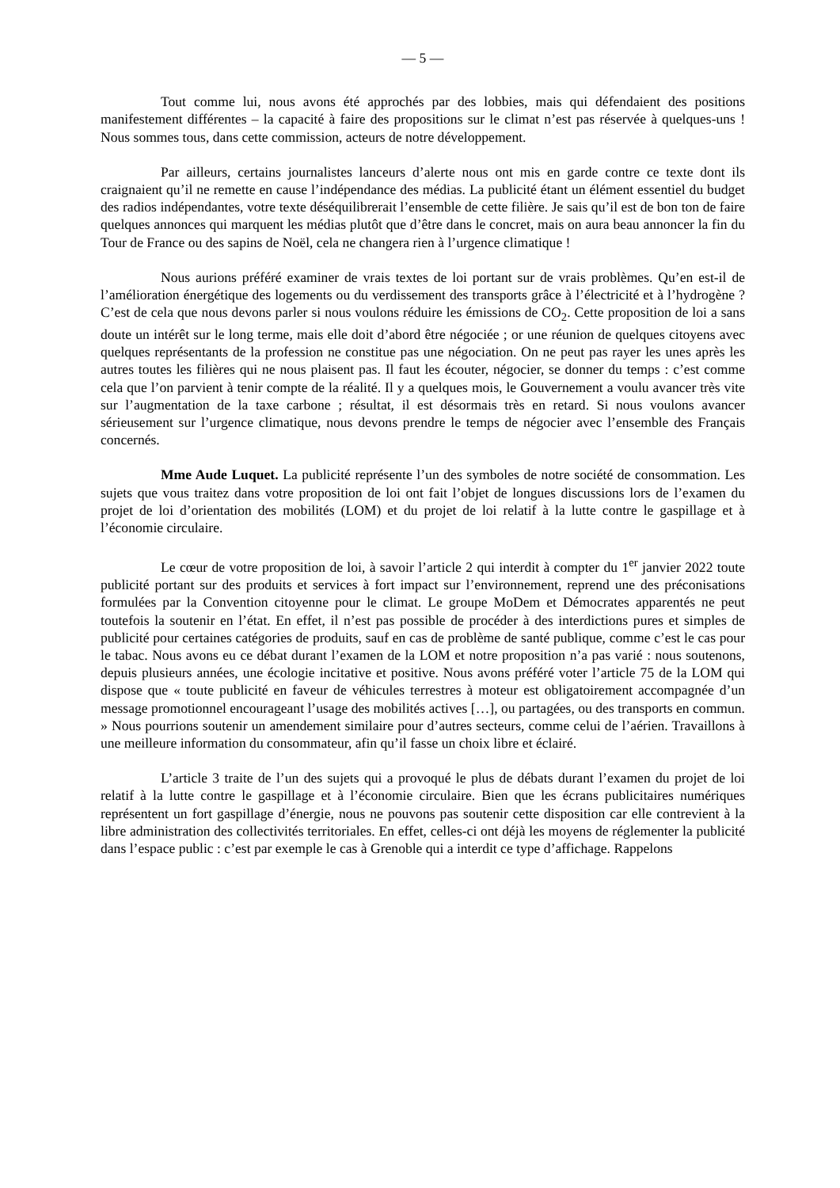— 5 —
Tout comme lui, nous avons été approchés par des lobbies, mais qui défendaient des positions manifestement différentes – la capacité à faire des propositions sur le climat n’est pas réservée à quelques-uns ! Nous sommes tous, dans cette commission, acteurs de notre développement.
Par ailleurs, certains journalistes lanceurs d’alerte nous ont mis en garde contre ce texte dont ils craignaient qu’il ne remette en cause l’indépendance des médias. La publicité étant un élément essentiel du budget des radios indépendantes, votre texte déséquilibrerait l’ensemble de cette filière. Je sais qu’il est de bon ton de faire quelques annonces qui marquent les médias plutôt que d’être dans le concret, mais on aura beau annoncer la fin du Tour de France ou des sapins de Noël, cela ne changera rien à l’urgence climatique !
Nous aurions préféré examiner de vrais textes de loi portant sur de vrais problèmes. Qu’en est-il de l’amélioration énergétique des logements ou du verdissement des transports grâce à l’électricité et à l’hydrogène ? C’est de cela que nous devons parler si nous voulons réduire les émissions de CO<sub>2</sub>. Cette proposition de loi a sans doute un intérêt sur le long terme, mais elle doit d’abord être négociée ; or une réunion de quelques citoyens avec quelques représentants de la profession ne constitue pas une négociation. On ne peut pas rayer les unes après les autres toutes les filières qui ne nous plaisent pas. Il faut les écouter, négocier, se donner du temps : c’est comme cela que l’on parvient à tenir compte de la réalité. Il y a quelques mois, le Gouvernement a voulu avancer très vite sur l’augmentation de la taxe carbone ; résultat, il est désormais très en retard. Si nous voulons avancer sérieusement sur l’urgence climatique, nous devons prendre le temps de négocier avec l’ensemble des Français concernés.
Mme Aude Luquet. La publicité représente l’un des symboles de notre société de consommation. Les sujets que vous traitez dans votre proposition de loi ont fait l’objet de longues discussions lors de l’examen du projet de loi d’orientation des mobilités (LOM) et du projet de loi relatif à la lutte contre le gaspillage et à l’économie circulaire.
Le cœur de votre proposition de loi, à savoir l’article 2 qui interdit à compter du 1<sup>er</sup> janvier 2022 toute publicité portant sur des produits et services à fort impact sur l’environnement, reprend une des préconisations formulées par la Convention citoyenne pour le climat. Le groupe MoDem et Démocrates apparentés ne peut toutefois la soutenir en l’état. En effet, il n’est pas possible de procéder à des interdictions pures et simples de publicité pour certaines catégories de produits, sauf en cas de problème de santé publique, comme c’est le cas pour le tabac. Nous avons eu ce débat durant l’examen de la LOM et notre proposition n’a pas varié : nous soutenons, depuis plusieurs années, une écologie incitative et positive. Nous avons préféré voter l’article 75 de la LOM qui dispose que « toute publicité en faveur de véhicules terrestres à moteur est obligatoirement accompagnée d’un message promotionnel encourageant l’usage des mobilités actives […], ou partagées, ou des transports en commun. » Nous pourrions soutenir un amendement similaire pour d’autres secteurs, comme celui de l’aérien. Travaillons à une meilleure information du consommateur, afin qu’il fasse un choix libre et éclairé.
L’article 3 traite de l’un des sujets qui a provoqué le plus de débats durant l’examen du projet de loi relatif à la lutte contre le gaspillage et à l’économie circulaire. Bien que les écrans publicitaires numériques représentent un fort gaspillage d’énergie, nous ne pouvons pas soutenir cette disposition car elle contrevient à la libre administration des collectivités territoriales. En effet, celles-ci ont déjà les moyens de réglementer la publicité dans l’espace public : c’est par exemple le cas à Grenoble qui a interdit ce type d’affichage. Rappelons